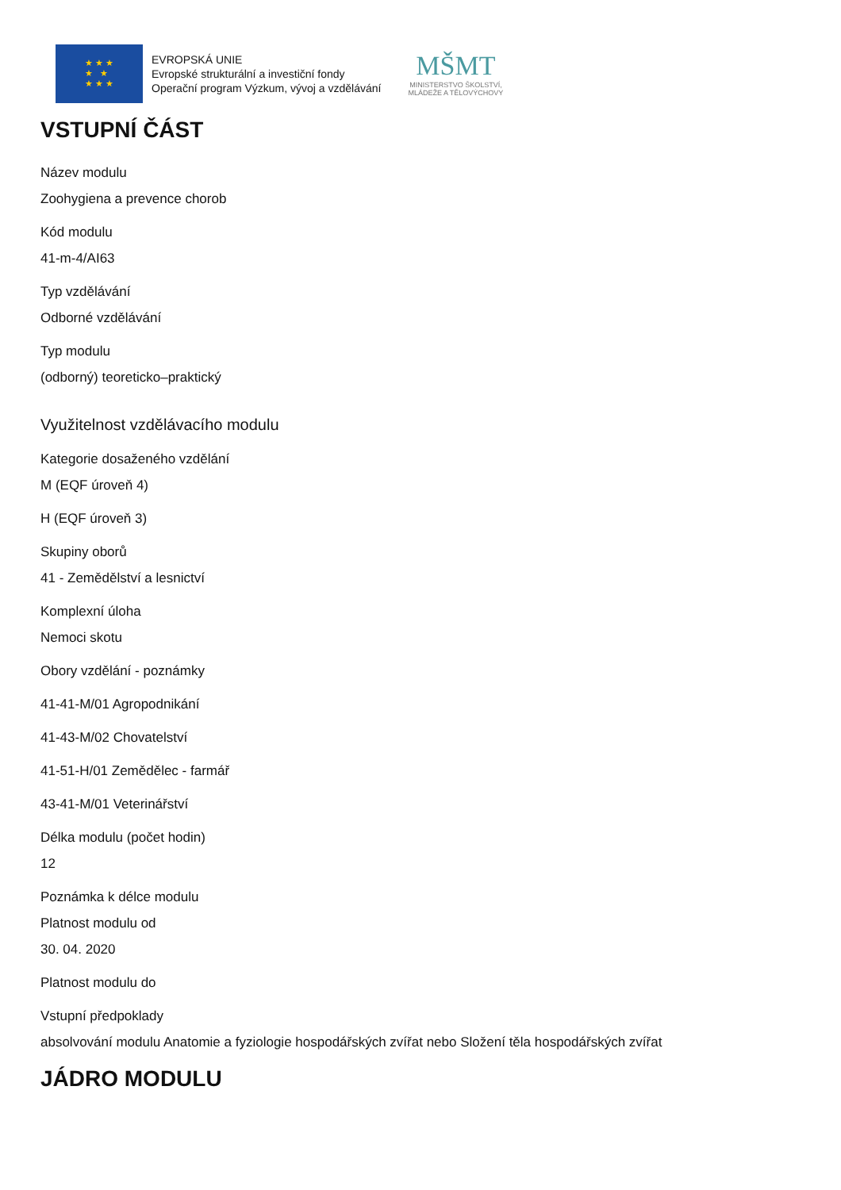★ ★ ★
★ ★
★ ★ ★
EVROPSKÁ UNIE
Evropské strukturální a investiční fondy
Operační program Výzkum, vývoj a vzdělávání
MŠMT
MINISTERSTVO ŠKOLSTVÍ,
MLÁDEŽE A TĚLOVÝCHOVY
VSTUPNÍ ČÁST
Název modulu
Zoohygiena a prevence chorob
Kód modulu
41-m-4/AI63
Typ vzdělávání
Odborné vzdělávání
Typ modulu
(odborný) teoreticko–praktický
Využitelnost vzdělávacího modulu
Kategorie dosaženého vzdělání
M (EQF úroveň 4)
H (EQF úroveň 3)
Skupiny oborů
41 - Zemědělství a lesnictví
Komplexní úloha
Nemoci skotu
Obory vzdělání - poznámky
41-41-M/01 Agropodnikání
41-43-M/02 Chovatelství
41-51-H/01 Zemědělec - farmář
43-41-M/01 Veterinářství
Délka modulu (počet hodin)
12
Poznámka k délce modulu
Platnost modulu od
30. 04. 2020
Platnost modulu do
Vstupní předpoklady
absolvování modulu Anatomie a fyziologie hospodářských zvířat nebo Složení těla hospodářských zvířat
JÁDRO MODULU